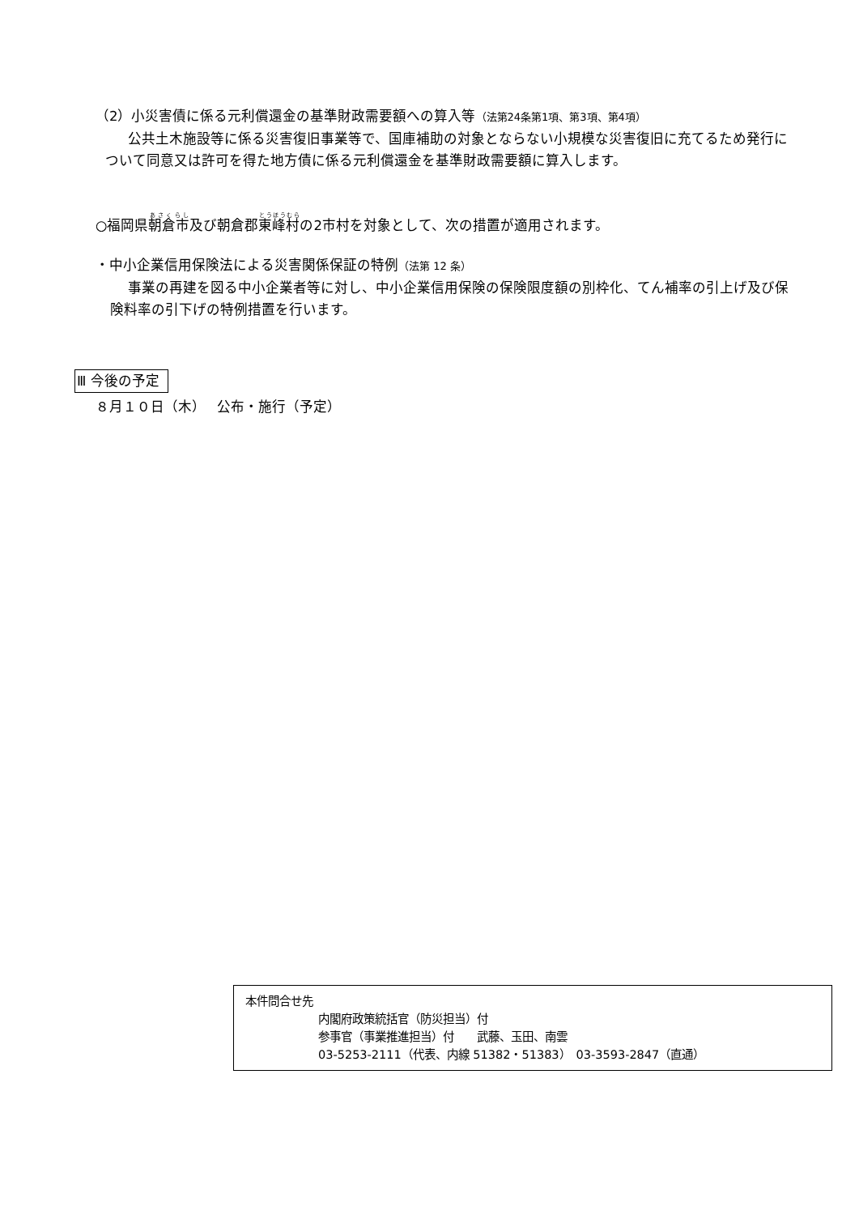（2）小災害債に係る元利償還金の基準財政需要額への算入等（法第24条第1項、第3項、第4項）
公共土木施設等に係る災害復旧事業等で、国庫補助の対象とならない小規模な災害復旧に充てるため発行について同意又は許可を得た地方債に係る元利償還金を基準財政需要額に算入します。
○福岡県朝倉市及び朝倉郡東峰村の2市村を対象として、次の措置が適用されます。
・中小企業信用保険法による災害関係保証の特例（法第 12 条）
事業の再建を図る中小企業者等に対し、中小企業信用保険の保険限度額の別枠化、てん補率の引上げ及び保険料率の引下げの特例措置を行います。
Ⅲ 今後の予定
８月１０日（木）　 公布・施行（予定）
本件問合せ先
内閣府政策統括官（防災担当）付
参事官（事業推進担当）付　　武藤、玉田、南雲
03-5253-2111（代表、内線 51382・51383）　03-3593-2847（直通）